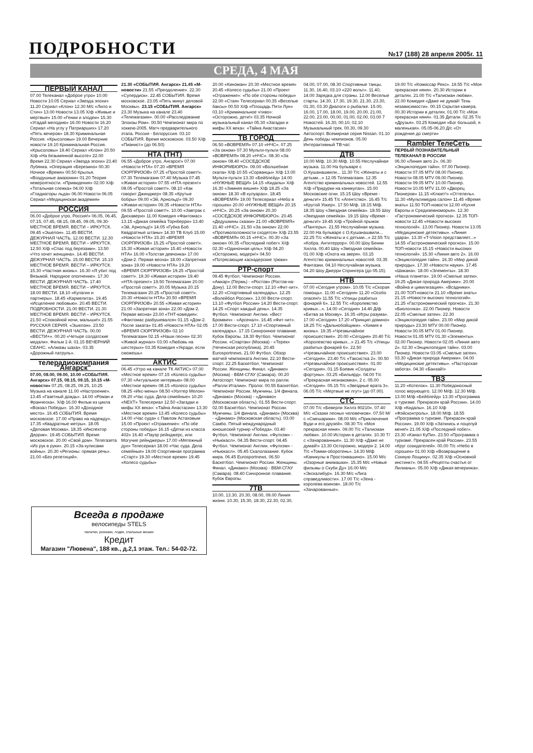ПОДРОБНОСТИ
№17 (188) 28 апреля 2005г. 11
СРЕДА, 4 МАЯ
ПЕРВЫЙ КАНАЛ
07.00 Телеканал «Доброе утро» 10.00 Новости 10.05 Сериал «Звезда эпохи» 11.20 Сериал «Клон» 12.30 М/с «Лило и Стич» 13.00 Новости 13.05 Х/ф «Живые и мертвые» 15.00 «Гении и злодеи» 15.30 «Угадай мелодию» 16.00 Новости 16.20 Сериал «На углу у Патриарших» 17.20 «Пять вечеров» 18.30 Криминальная Россия. «Крысоловы» 19.00 Вечерние новости 19.10 Криминальная Россия. «Крысоловы» 19.40 Сериал «Клон» 20.50 Х/ф «На безымянной высоте» 22.00 Время 22.30 Сериал «Звезда эпохи» 23.40 Лубянка. «Операция «Березино» 00.30 Ночное «Время» 00.50 Крылья. «Воздушные амазонки» 01.20 Теория невероятности. «Привидения» 02.00 Х/ф «Тотальная слежка» 04.00 Х/ф «Гладиаторы льда» 06.00 Новости 06.05 Сериал «Медицинская академия»
РОССИЯ
06.00 «Доброе утро, Россия!» 06.05, 06.45, 07.15, 07.45, 08.15, 08.45, 09.05, 09.30-МЕСТНОЕ ВРЕМЯ. ВЕСТИ – ИРКУТСК. 09.45 «Эшелон». 11.45 ВЕСТИ. ДЕЖУРНАЯ ЧАСТЬ. 12.00 ВЕСТИ. 12.30 МЕСТНОЕ ВРЕМЯ. ВЕСТИ – ИРКУТСК. 12.50 Х/ф «Спас под березами». 13.50 «Что хочет женщина». 14.45 ВЕСТИ. ДЕЖУРНАЯ ЧАСТЬ. 15.00 ВЕСТИ. 15.10 МЕСТНОЕ ВРЕМЯ. ВЕСТИ – ИРКУТСК. 15.30 «Частная жизнь». 16.30 «Я убит под Вязьмой. Народное ополчение». 17.30 ВЕСТИ. ДЕЖУРНАЯ ЧАСТЬ. 17.40 МЕСТНОЕ ВРЕМЯ. ВЕСТИ – ИРКУТСК. 18.00 ВЕСТИ. 18.10 «Кулагин и партнеры». 18.45 «Кармелита». 19.45 «Исцеление любовью». 20.45 ВЕСТИ. ПОДРОБНОСТИ. 21.00 ВЕСТИ. 21.30 МЕСТНОЕ ВРЕМЯ. ВЕСТИ – ИРКУТСК. 21.50 «Спокойной ночи, малыши!» 21.55 РУССКАЯ СЕРИЯ. «Эшелон». 23.50 ВЕСТИ. ДЕЖУРНАЯ ЧАСТЬ. 00.00 «ВЕСТИ+». 00.20 «Четыре солдатские медали». Фильм 1-й. 01.15 ВЕЧЕРНИЙ СЕАНС. «Алмазы шаха». 03.35 «Дорожный патруль».
телерадиокомпания "Ангарск"
07.00, 08.00, 09.00, 10.00 «СОБЫТИЯ. Ангарск» 07.15, 08.15, 09.15, 10.15 «М-новости» 07.25, 08.25, 09.25, 10.25 Музыка на канале 11.00 «Настроение». 13.45 «Газетный дождь». 14.00 «Роман и Франческа». Х/ф 16.00 Фильм из цикла «Вокзал Победы». 16.30 «Доходное место». 16.45 СОБЫТИЯ. Время московское. 17.00 «Право на надежду». 17.35 «Квадратные метры». 18.05 «Деловая Москва». 18.35 «Инспектор Деррик». 19.45 СОБЫТИЯ. Время московское. 20.00 «Свой дом». Телегазета «Из рук в руки». 20.15 «За кулисами войны». 20.30 «Регионы: прямая речь». 21.00 «Без репетиций».
21.30 «СОБЫТИЯ. Ангарск» 21.45 «М-новости» 21.55 «Преодоление». 22.30 «Супердиск». 22.45 СОБЫТИЯ. Время московское. 23.05 «Пять минут деловой Москвы». 23.15 «СОБЫТИЯ. Ангарск» 23.30 Музыка на канале 23.40 «Телемагазин». 00.00 «Расследование Элоизы Ром». 00.50 Чемпионат мира по хоккею-2005. Матч предварительного этапа. Россия - Белоруссия. 03.10 СОБЫТИЯ. Время московское. 03.50 Х/ф «Пианист» (до 06.50)
НТА (ТНТ)
06.55 «Доброе утро, Ангарск!» 07.00 «Новости НТА» 07.20 «ВРЕМЯ СЮРПРИЗОВ» 07.25 «Простой совет!». 07.30 Телемагазин 07.40 Музыка 07.45 «Живая история» 07.55 «НТА-презент» 08.05 «Простой совет!». 08.10 «Как говорит Джинджер» 08.35 «Крутые бобры» 09.00 «Эй, Арнольд!» 09.30 «Живая история» 09.35 «Новости НТА» 09.55 «Простой совет!». 10.00 «Завтрак с Дискавери» 11.00 Комедия «Фантомас» 13.15 «Дикая семейка Торнберри» 13.40 «Эй, Арнольд!» 14.05 «Губка Боб Квадратные штаны» 14.30 ТВ Клуб 15.00 «Новости НТА» 15.20 «ВРЕМЯ СЮРПРИЗОВ» 15.25 «Простой совет!». 15.30 «Живая история» 15.40 «Новости НТА» 16.00 «Толстая девчонка» 17.00 «Дом-2. Первая весна» 18.00 «Запретная зона» 19.00 «Новости НТА» 19.20 «ВРЕМЯ СЮРПРИЗОВ» 19.25 «Простой совет!». 19.30 «Живая история» 19.40 «НТА-презент» 19.50 Телемагазин 20.00 «Простой совет!». 20.05 Музыка 20.15 Телемагазин 20.25 «Простой совет!». 20.30 «Новости НТА» 20.50 «ВРЕМЯ СЮРПРИЗОВ» 20.55 «Живая история» 21.00 «Запретная зона» 22.00 «Дом-2. Первая весна» 23.00 «ТНТ-комедия»: «Фантомас разбушевался» 01.15 «Дом-2. После заката» 01.45 «Новости НТА» 02.05 «ВРЕМЯ СЮРПРИЗОВ» 02.10 Телемагазин 02.15 «Наши песни» 02.30 «Живой журнал» 03.00 «Любовь на шестерых» 03.35 Комедия «Укради, если сможешь»
АКТИС
06.45 «Утро на канале ТК АКТИС» 07.00 «Местное время» 07.15 «Колесо судьбы» 07.30 «Актуальное интервью» 08.00 «Местное время» 08.15 «Колесо судьбы» 08.25 «Икс-мены» 08.50 «Уолтер Мелон» 09.20 «Час суда. Дела семейные» 10.20 «NEXT» Телесериал 12.50 «Загадки и мифы XX века»: «Тайна Анастасии» 13.30 «Местное время» 13.45 «Колесо судьбы» 14.00 «Час суда» с Павлом Астаховым 15.00 «Проект «Отражение»: «По обе стороны победы» 16.15 «Детки из класса 402» 16.40 «Пауэр рейнджерс, или Могучие рейнджеры» 17.00 «Мятежный дух» Телесериал 18.00 «Час суда. Дела семейные» 19.00 Спортивная программа «Старт» 19.30 «Местное время» 19.45 «Колесо судьбы»
20.00 «Киноман» 20.30 «Местное время» 20.45 «Колесо судьбы» 21.00 «Проект «Отражение»: «По обе стороны победы» 22.00 «Стая» Телесериал 00.35 «Веселые баксы» 00.50 Х/ф «Площадь Пяти Лун» 03.10 «Криминальное чтиво»: «Осторожно, дети!» 03.35 Ночной музыкальный канал 05.30 «Загадки и мифы XX века»: «Тайна Анастасии»
ТВ ГОРОД
06.50 «ВОВРЕМЯ» 07.10 «НЧС». 07.25 «За окном» 07.30 Мульти-пульти 08.00 «ВОВРЕМЯ» 08.20 «НЧС». 08.30 «За окном» 08.40 «СОСЕДСКОЕ ИНФОРМБЮРО». 09.00 «Волшебная скала» Х/ф 10.55 «Сорванцы» Х/ф 13.00 Мульти-пульти 13.30 «Бейблейд» 14.00 «НУЖНЫЕ ВЕЩИ» 14.15 «Кидалы» Х/ф 16.30 «Зимняя вишня» Х/ф 18.25 «За окном» 18.30 «В кулуарах». 18.45 «ВОВРЕМЯ» 19.00 Телесериал «Небо в горошек» 20.00 «НУЖНЫЕ ВЕЩИ» 20.15 «НЧС». 20.25 «За окном» 20.30 «СОСЕДСКОЕ ИНФОРМБЮРО». 20.45 «Дедушкины сказки» 21.00 «ВОВРЕМЯ» 21.40 «НЧС». 21.50 «За окном» 22.00 «Противоположности сходятся» Х/ф 23.55 «ВОВРЕМЯ» 00.15 «НЧС». 00.30 «За окном» 00.35 «Последний побег» Х/ф 02.30 «Одиночная цель» Х/ф 04.20 «Осторожно, модерн!» 04.50 «Потрясающие каскадерские трюки»
РТР-спорт
09.45 Футбол. Чемпионат России. «Амкар» (Пермь) - «Ростов» (Ростов-на-Дону). 12.00 Вести-спорт. 12.10 «Фит-хит». 12.20 «Спортивный календарь». 12.25 «Волейбол России». 13.00 Вести-спорт. 13.10 «Футбол России» 14.20 Вести-спорт. 14.25 «Спорт каждый день». 14.35 Футбол. Чемпионат Англии. «Вест Бромвич» - «Арсенал». 16.45 «Фит-хит». 17.00 Вести-спорт. 17.10 «Спортивный календарь». 17.15 Синхронное плавание. Кубок Европы. 18.30 Футбол. Чемпионат России. «Спартак» (Москва) - «Терек» (Чеченская республика). 20.45 Eurosportnews. 21.00 Футбол. Обзор матчей чемпионата Англии. 22.10 Вести-спорт. 22.25 Баскетбол. Чемпионат России. Женщины. Финал. «Динамо» (Москва) - ВБМ-СГАУ (Самара). 00.20 Автоспорт. Чемпионат мира по ралли. «Ралли Италии». Пролог. 00.55 Баскетбол. Чемпионат России. Мужчины. 1/4 финала. «Динамо» (Москва) - «Динамо» (Московская область). 01.55 Вести-спорт. 02.00 Баскетбол. Чемпионат России. Мужчины. 1/4 финала. «Динамо» (Москва) - «Динамо» (Московская область). 03.00 Самбо. Пятый международный юношеский турнир «Победа». 03.40 Футбол. Чемпионат Англии. «Фулхэм» - «Ньюкасл». 04.35 Вести-спорт. 04.45 Футбол. Чемпионат Англии. «Фулхэм» - «Ньюкасл». 05.45 Скалолазание. Кубок мира. 06.45 Eurosportnews. 06.50 Баскетбол. Чемпионат России. Женщины. Финал. «Динамо» (Москва) - ВБМ-СГАУ (Самара). 08.40 Синхронное плавание. Кубок Европы.
7ТВ
10.00, 13.30, 20.30, 08.00, 09.00 Линия жизни. 10.30, 15.30, 18.30, 22.30, 02.30,
04.00, 07.00, 08.30 Спортивные танцы. 11.30, 16.40, 03.10 «220 вольт». 11.40, 14.00 Зарядка для страны. 12.00 Веселые старты. 14.30, 17.30, 19.30, 21.30, 23.30, 01.30, 03.30 Диалоги о рыбалке. 15.00, 16.00, 17.00, 18.00, 19.00, 20.00, 21.00, 22.00, 23.00, 00.00, 01.00, 02.00, 03.00 7 Новостей. 16.30, 00.10, 02.10 Музыкальный трек. 00.30, 09.30 Автоспорт. Всемирная серия Nissan. 01.10 День победы чемпионов. 05.00 Интерактивный ТВ-чат.
ДТВ
10.00 М/ф. 10.30 М/ф. 10.55 Неслучайная музыка. 11.00 На бульваре с О.Кушанашвили... 11.30 Т/с «Женаты и с детьми...» 12.05 Телемагазин. 12.35 Агентство криминальных новостей. 12.55 Х/ф «Придурки на каникулах». 15.00 Московские огни. 15.15 Шоу «Время - деньги!» 15.45 Т/с «Агентство». 16.45 Т/с «Крутой Уокер». 17.50 М/ф. 18.15 М/ф. 18.35 Шоу «Звездная семейка». 18.55 Шоу «Звездная семейка». 19.15 Шоу «Время - деньги!» 19.45 Х/ф «Тройной прыжок «Пантеры». 21.55 Неслучайная музыка. 22.00 На бульваре с О.Кушанашвили... 22.25 Т/с «Женаты и с детьми...» 22.55 Т/с «Кобра. Антитеррор». 00.00 Шоу Бенни Хилла. 00.40 Шоу «Звездная семейка». 01.00 Х/ф «Охота на зверя». 03.15 Агентство криминальных новостей. 03.35 Фантазии. 04.10 Неслучайная музыка. 04.20 Шоу Джерри Спрингера (до 05.15).
НТВ
07.00 «Сегодня утром». 10.05 Т/с «Скорая помощь». 11.00 «Сегодня» 11.20 «Особо опасен!» 11.55 Т/с «Улицы разбитых фонарей 6». 12.55 Т/с «Королевство кривых...». 14.00 «Сегодня» 14.40 Д/ф «Битва за Москву». 16.35 «Игры разума». 17.00 «Сегодня» 17.20 «Принцип домино» 18.25 Т/с «Дальнобойщики». «Химия и жизнь». 19.35 «Чрезвычайное происшествие». 20.00 «Сегодня» 20.40 Т/с «Королевство кривых...» 21.45 Т/с «Улицы разбитых фонарей 6». 22.50 «Чрезвычайное происшествие». 23.00 «Сегодня». 23.40 Т/с «Таксистка 2». 00.50 «Чрезвычайное происшествие». 01.00 «Сегодня». 01.15 Боевик «Солдаты фортуны». 03.25 «Бильярд». 04.00 Т/с «Прекрасная незнакомка», 2 с. 05.00 «Сегодня». 05.15 Т/с «Звездные врата 3». 06.05 Т/с «Мертвые не лгут» (до 07.00).
СТС
07.00 Т/с «Беверли Хиллз 90210». 07.40 М/с «Сказки лесных человечков». 07.50 М/с «Смешарики». 08.00 М/с «Приключения Вуди и его друзей». 08.30 Т/с «Моя прекрасная няня». 09.00 Т/с «Талисман любви». 10.00 Истории в деталях. 10.30 Т/с «Зачарованные». 11.30 Х/ф «Даже не думай!» 13.30 Осторожно, модерн 2. 14.00 Т/с «Томми-оборотень». 14.30 М/ф «Каникулы в Простоквашино». 15.00 М/с «Озорные анимашки». 15.35 М/с «Новые фильмы о Скуби Ду» 16.00 М/с «Экскалибур». 16.30 М/с «Лига справедливости». 17.00 Т/с «Зена - королева воинов». 18.00 Т/с «Зачарованные».
19.00 Т/с «Комиссар Рекс». 19.55 Т/с «Моя прекрасная няня». 20.30 Истории в деталях. 21.00 Т/с «Талисман любви». 22.00 Комедия «Даже не думай! Тень независимости». 00.15 Скрытая камера. 00.30 Истории в деталях. 01.00 Т/с «Моя прекрасная няня». 01.35 Детали. 02.35 Т/с «Друзья». 03.25 Комедия «Бог большой, я маленькая». 05.05-06.20 Д/с «От рождения до смерти»
Rambler ТелеСеть
ПЕРВЫЙ ПОЗНАВАТЕЛЬНЫЙ ТЕЛЕКАНАЛ В РОССИИ
06.00 «Линия авто 2». 06.30 «Энциклопедия тайн». 07.00 Пионер. Новости 07.05 MTV 08.00 Пионер. Новости 08.05 MTV 09.00 Пионер. Новости 09.05 MTV 10.00 Пионер. Новости 10.05 MTV 11.00 «Дворец Пионеров» 11.15 «Клюет!» «Оттепель». 11.30 «Мультимедиа салон» 11.45 «Время знать» 11.50 ТОП-новости 12.00 «Кухня Европы и Средиземноморья». 12.30 «Гастрономический прогноз». 12.35 ТОП-новости 12.45 «Новости высоких технологий». 13.00 Пионер. Новости 13.05 «Медицинские детективы». «Линия удара». 13.30 «T-Vision представляет...» 14.55 «Гастрономический прогноз». 15.00 ТОП-новости 15.15 «Новости высоких технологий». 15.30 «Линия авто 2». 16.00 «Энциклопедия тайн». 16.30 «Мир дикой природы». 17.30 «Новости науки». 17.45 «Шикана». 18.00 «Элементы». 18.30 «Наша планета». 19.00 «Смелые затеи». 19.25 «Дикая природа Америки». 20.00 «Война и цивилизация». «Всадники». 21.00 ТОП-новости 21.10 «Время знать» 21.15 «Новости высоких технологий». 21.25 «Гастрономический прогноз». 21.30 «Биологика». 22.00 Пионер. Новости 22.05 «Смелые затеи». 22.30 «Энциклопедия тайн». 23.00 «Мир дикой природы» 23.30 MTV 00.00 Пионер. Новости 00.05 MTV 01.00 Пионер. Новости 01.05 MTV 01.30 «Элементы». 02.00 Пионер. Новости 02.05 «Линия авто 2». 02.30 «Энциклопедия тайн». 03.00 Пионер. Новости 03.05 «Смелые затеи». 03.30 «Дикая природа Америки». 04.00 «Медицинские детективы». «Пасторская забота». 04.30 «Банзай!»
ТВЗ
11.20 «Котелок». 11.30 Победоносный голос верующего. 12.00 М/ф. 12.30 М/ф. 13.00 М/ф «Бейблейд» 13.30 «Программа о туризме. Прекрасен край России». 14.00 Х/ф «Кидалы». 16.10 Х/ф «Фэйсконтроль». 18.00 М/ф. 18.55 «Программа о туризме. Прекрасен край России». 19.00 Х/ф «Заткнись и поцелуй меня!» 21.05 Х/ф «Последний побег». 23.30 «Канал КуПи». 23.50 «Программа о туризме. Прекрасен край России». 23.55 «Круг созидателей». 00.00 Т/с «Небо в горошек» 01.00 Х/ф «Возвращение в Сонную Лощину». 02.35 Х/ф «Основной инстинкт». 04.55 «Рецепты счастья от Лилианы». 05.00 Х/ф «Дикая вечеринка».
Всегда в продаже
велосипеды STELS
палатки, рюкзаки, лодки, спальные мешки
Кредит
Магазин "Лювена", 188 кв., д.2,1 этаж. Тел.: 54-02-72.